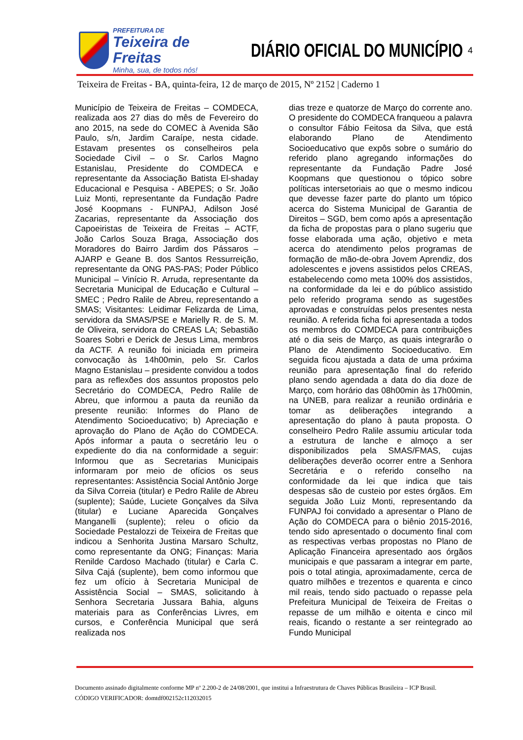PREFEITURA DE
Teixeira de Freitas
Minha, sua, de todos nós!
DIÁRIO OFICIAL DO MUNICÍPIO
4
Teixeira de Freitas - BA, quinta-feira, 12 de março de 2015, Nº 2152 | Caderno 1
Município de Teixeira de Freitas – COMDECA, realizada aos 27 dias do mês de Fevereiro do ano 2015, na sede do COMEC à Avenida São Paulo, s/n, Jardim Caraípe, nesta cidade. Estavam presentes os conselheiros pela Sociedade Civil – o Sr. Carlos Magno Estanislau, Presidente do COMDECA e representante da Associação Batista El-shaday Educacional e Pesquisa - ABEPES; o Sr. João Luiz Monti, representante da Fundação Padre José Koopmans - FUNPAJ, Adilson José Zacarias, representante da Associação dos Capoeiristas de Teixeira de Freitas – ACTF, João Carlos Souza Braga, Associação dos Moradores do Bairro Jardim dos Pássaros – AJARP e Geane B. dos Santos Ressurreição, representante da ONG PAS-PAS; Poder Público Municipal – Vinício R. Arruda, representante da Secretaria Municipal de Educação e Cultural – SMEC ; Pedro Ralile de Abreu, representando a SMAS; Visitantes: Leidimar Felizarda de Lima, servidora da SMAS/PSE e Marielly R. de S. M. de Oliveira, servidora do CREAS LA; Sebastião Soares Sobri e Derick de Jesus Lima, membros da ACTF. A reunião foi iniciada em primeira convocação às 14h00min, pelo Sr. Carlos Magno Estanislau – presidente convidou a todos para as reflexões dos assuntos propostos pelo Secretário do COMDECA, Pedro Ralile de Abreu, que informou a pauta da reunião da presente reunião: Informes do Plano de Atendimento Socioeducativo; b) Apreciação e aprovação do Plano de Ação do COMDECA. Após informar a pauta o secretário leu o expediente do dia na conformidade a seguir: Informou que as Secretarias Municipais informaram por meio de ofícios os seus representantes: Assistência Social Antônio Jorge da Silva Correia (titular) e Pedro Ralile de Abreu (suplente); Saúde, Luciete Gonçalves da Silva (titular) e Luciane Aparecida Gonçalves Manganelli (suplente); releu o oficio da Sociedade Pestalozzi de Teixeira de Freitas que indicou a Senhorita Justina Marsaro Schultz, como representante da ONG; Finanças: Maria Renilde Cardoso Machado (titular) e Carla C. Silva Cajá (suplente), bem como informou que fez um ofício à Secretaria Municipal de Assistência Social – SMAS, solicitando à Senhora Secretaria Jussara Bahia, alguns materiais para as Conferências Livres, em cursos, e Conferência Municipal que será realizada nos
dias treze e quatorze de Março do corrente ano. O presidente do COMDECA franqueou a palavra o consultor Fábio Feitosa da Silva, que está elaborando Plano de Atendimento Socioeducativo que expôs sobre o sumário do referido plano agregando informações do representante da Fundação Padre José Koopmans que questionou o tópico sobre políticas intersetoriais ao que o mesmo indicou que devesse fazer parte do planto um tópico acerca do Sistema Municipal de Garantia de Direitos – SGD, bem como após a apresentação da ficha de propostas para o plano sugeriu que fosse elaborada uma ação, objetivo e meta acerca do atendimento pelos programas de formação de mão-de-obra Jovem Aprendiz, dos adolescentes e jovens assistidos pelos CREAS, estabelecendo como meta 100% dos assistidos, na conformidade da lei e do público assistido pelo referido programa sendo as sugestões aprovadas e construídas pelos presentes nesta reunião. A referida ficha foi apresentada a todos os membros do COMDECA para contribuições até o dia seis de Março, as quais integrarão o Plano de Atendimento Socioeducativo. Em seguida ficou ajustada a data de uma próxima reunião para apresentação final do referido plano sendo agendada a data do dia doze de Março, com horário das 08h00min às 17h00min, na UNEB, para realizar a reunião ordinária e tomar as deliberações integrando a apresentação do plano à pauta proposta. O conselheiro Pedro Ralile assumiu articular toda a estrutura de lanche e almoço a ser disponibilizados pela SMAS/FMAS, cujas deliberações deverão ocorrer entre a Senhora Secretária e o referido conselho na conformidade da lei que indica que tais despesas são de custeio por estes órgãos. Em seguida João Luiz Monti, representando da FUNPAJ foi convidado a apresentar o Plano de Ação do COMDECA para o biênio 2015-2016, tendo sido apresentado o documento final com as respectivas verbas propostas no Plano de Aplicação Financeira apresentado aos órgãos municipais e que passaram a integrar em parte, pois o total atingia, aproximadamente, cerca de quatro milhões e trezentos e quarenta e cinco mil reais, tendo sido pactuado o repasse pela Prefeitura Municipal de Teixeira de Freitas o repasse de um milhão e oitenta e cinco mil reais, ficando o restante a ser reintegrado ao Fundo Municipal
Documento assinado digitalmente conforme MP nº 2.200-2 de 24/08/2001, que institui a Infraestrutura de Chaves Públicas Brasileira – ICP Brasil.
CÓDIGO VERIFICADOR: domtdf002152c112032015